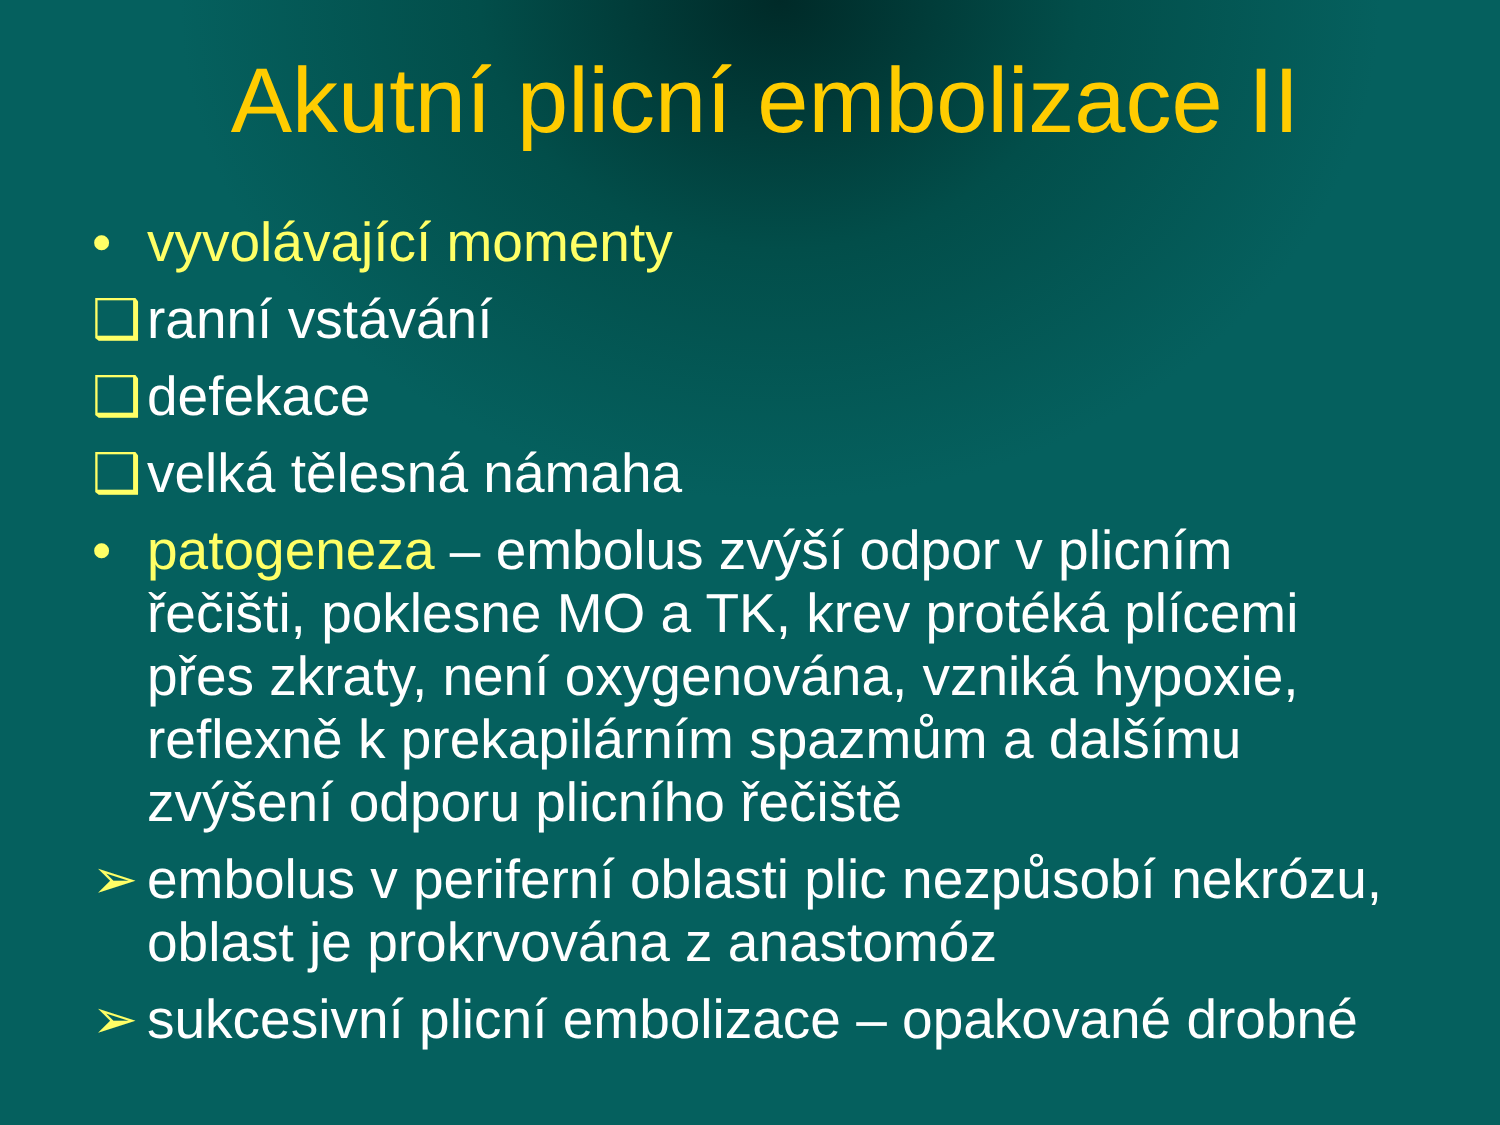Akutní plicní embolizace II
• vyvolávající momenty
❑ ranní vstávání
❑ defekace
❑ velká tělesná námaha
• patogeneza – embolus zvýší odpor v plicním řečišti, poklesne MO a TK, krev protéká plícemi přes zkraty, není oxygenována, vzniká hypoxie, reflexně k prekapilárním spazmům a dalšímu zvýšení odporu plicního řečiště
➢ embolus v periferní oblasti plic nezpůsobí nekrózu, oblast je prokrvována z anastomóz
➢ sukcesivní plicní embolizace – opakované drobné